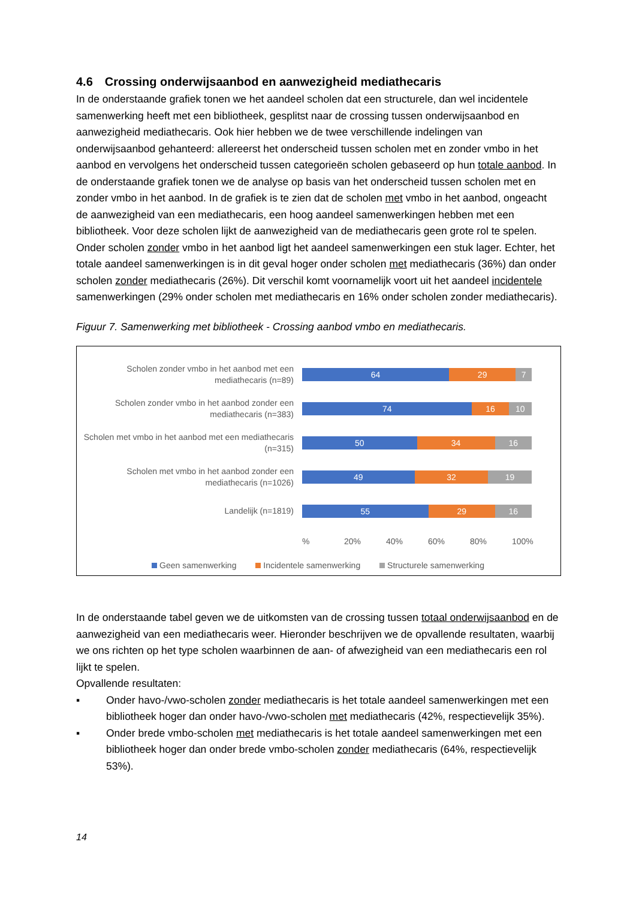4.6 Crossing onderwijsaanbod en aanwezigheid mediathecaris
In de onderstaande grafiek tonen we het aandeel scholen dat een structurele, dan wel incidentele samenwerking heeft met een bibliotheek, gesplitst naar de crossing tussen onderwijsaanbod en aanwezigheid mediathecaris. Ook hier hebben we de twee verschillende indelingen van onderwijsaanbod gehanteerd: allereerst het onderscheid tussen scholen met en zonder vmbo in het aanbod en vervolgens het onderscheid tussen categorieën scholen gebaseerd op hun totale aanbod. In de onderstaande grafiek tonen we de analyse op basis van het onderscheid tussen scholen met en zonder vmbo in het aanbod. In de grafiek is te zien dat de scholen met vmbo in het aanbod, ongeacht de aanwezigheid van een mediathecaris, een hoog aandeel samenwerkingen hebben met een bibliotheek. Voor deze scholen lijkt de aanwezigheid van de mediathecaris geen grote rol te spelen. Onder scholen zonder vmbo in het aanbod ligt het aandeel samenwerkingen een stuk lager. Echter, het totale aandeel samenwerkingen is in dit geval hoger onder scholen met mediathecaris (36%) dan onder scholen zonder mediathecaris (26%). Dit verschil komt voornamelijk voort uit het aandeel incidentele samenwerkingen (29% onder scholen met mediathecaris en 16% onder scholen zonder mediathecaris).
Figuur 7. Samenwerking met bibliotheek - Crossing aanbod vmbo en mediathecaris.
Scholen zonder vmbo in het aanbod met een mediathecaris (n=89)
64 29 7
Scholen zonder vmbo in het aanbod zonder een mediathecaris (n=383)
74 16 10
Scholen met vmbo in het aanbod met een mediathecaris (n=315)
50 34 16
Scholen met vmbo in het aanbod zonder een mediathecaris (n=1026)
49 32 19
Landelijk (n=1819)
55 29 16
% 20% 40% 60% 80% 100%
Geen samenwerking Incidentele samenwerking Structurele samenwerking
In de onderstaande tabel geven we de uitkomsten van de crossing tussen totaal onderwijsaanbod en de aanwezigheid van een mediathecaris weer. Hieronder beschrijven we de opvallende resultaten, waarbij we ons richten op het type scholen waarbinnen de aan- of afwezigheid van een mediathecaris een rol lijkt te spelen.
Opvallende resultaten:
▪ Onder havo-/vwo-scholen zonder mediathecaris is het totale aandeel samenwerkingen met een bibliotheek hoger dan onder havo-/vwo-scholen met mediathecaris (42%, respectievelijk 35%).
▪ Onder brede vmbo-scholen met mediathecaris is het totale aandeel samenwerkingen met een bibliotheek hoger dan onder brede vmbo-scholen zonder mediathecaris (64%, respectievelijk 53%).
14